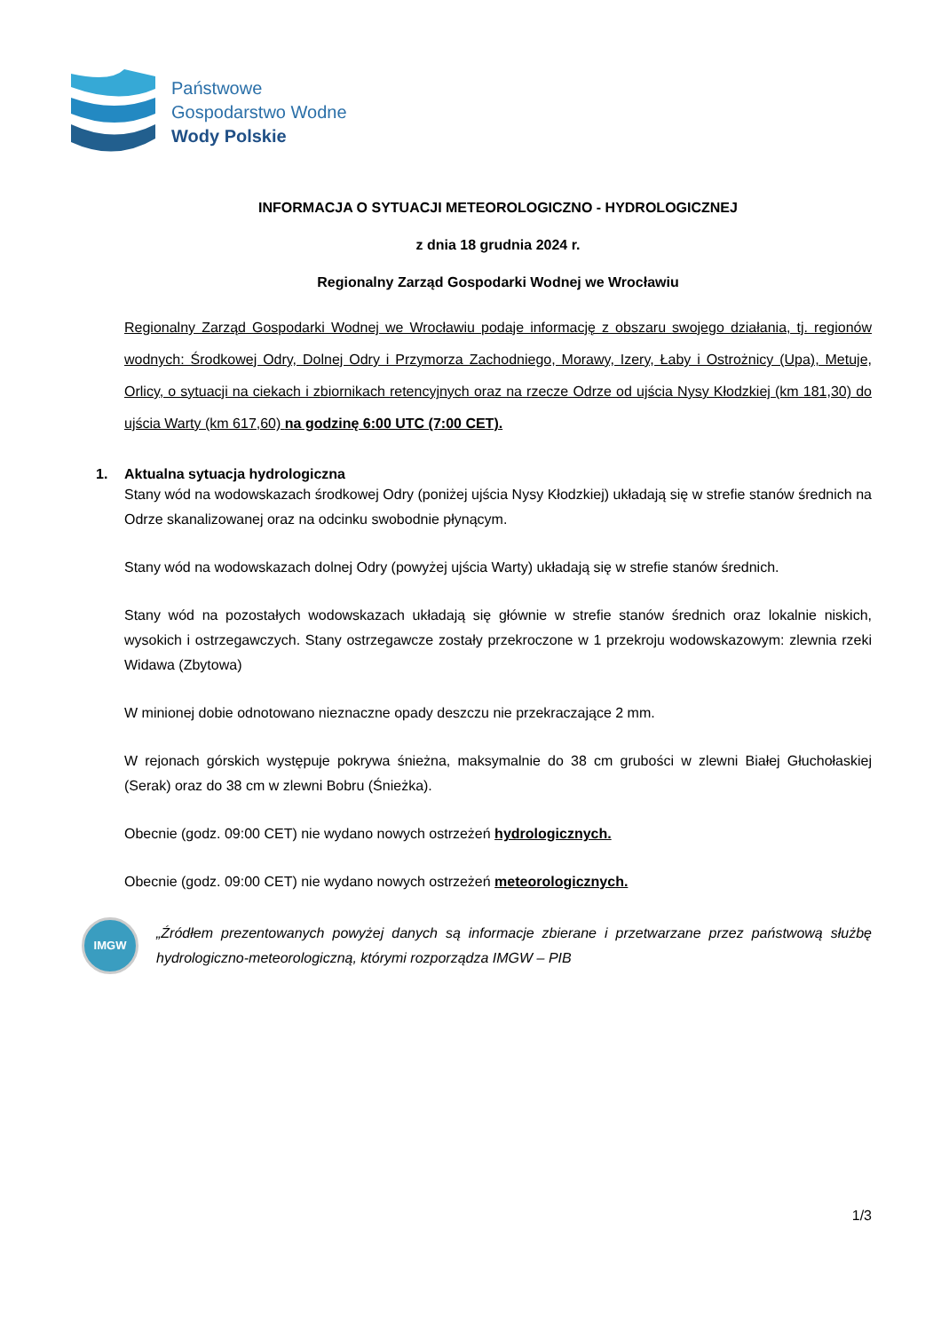Państwowe
Gospodarstwo Wodne
Wody Polskie
INFORMACJA O SYTUACJI METEOROLOGICZNO - HYDROLOGICZNEJ
z dnia 18 grudnia 2024 r.
Regionalny Zarząd Gospodarki Wodnej we Wrocławiu
Regionalny Zarząd Gospodarki Wodnej we Wrocławiu podaje informację z obszaru swojego działania, tj. regionów wodnych: Środkowej Odry, Dolnej Odry i Przymorza Zachodniego, Morawy, Izery, Łaby i Ostrożnicy (Upa), Metuje, Orlicy, o sytuacji na ciekach i zbiornikach retencyjnych oraz na rzecze Odrze od ujścia Nysy Kłodzkiej (km 181,30) do ujścia Warty (km 617,60) na godzinę 6:00 UTC (7:00 CET).
1. Aktualna sytuacja hydrologiczna
Stany wód na wodowskazach środkowej Odry (poniżej ujścia Nysy Kłodzkiej) układają się w strefie stanów średnich na Odrze skanalizowanej oraz na odcinku swobodnie płynącym.
Stany wód na wodowskazach dolnej Odry (powyżej ujścia Warty) układają się w strefie stanów średnich.
Stany wód na pozostałych wodowskazach układają się głównie w strefie stanów średnich oraz lokalnie niskich, wysokich i ostrzegawczych. Stany ostrzegawcze zostały przekroczone w 1 przekroju wodowskazowym: zlewnia rzeki Widawa (Zbytowa)
W minionej dobie odnotowano nieznaczne opady deszczu nie przekraczające 2 mm.
W rejonach górskich występuje pokrywa śnieżna, maksymalnie do 38 cm grubości w zlewni Białej Głuchołaskiej (Serak) oraz do 38 cm w zlewni Bobru (Śnieżka).
Obecnie (godz. 09:00 CET) nie wydano nowych ostrzeżeń hydrologicznych.
Obecnie (godz. 09:00 CET) nie wydano nowych ostrzeżeń meteorologicznych.
IMGW
„Źródłem prezentowanych powyżej danych są informacje zbierane i przetwarzane przez państwową służbę hydrologiczno-meteorologiczną, którymi rozporządza IMGW – PIB
1/3